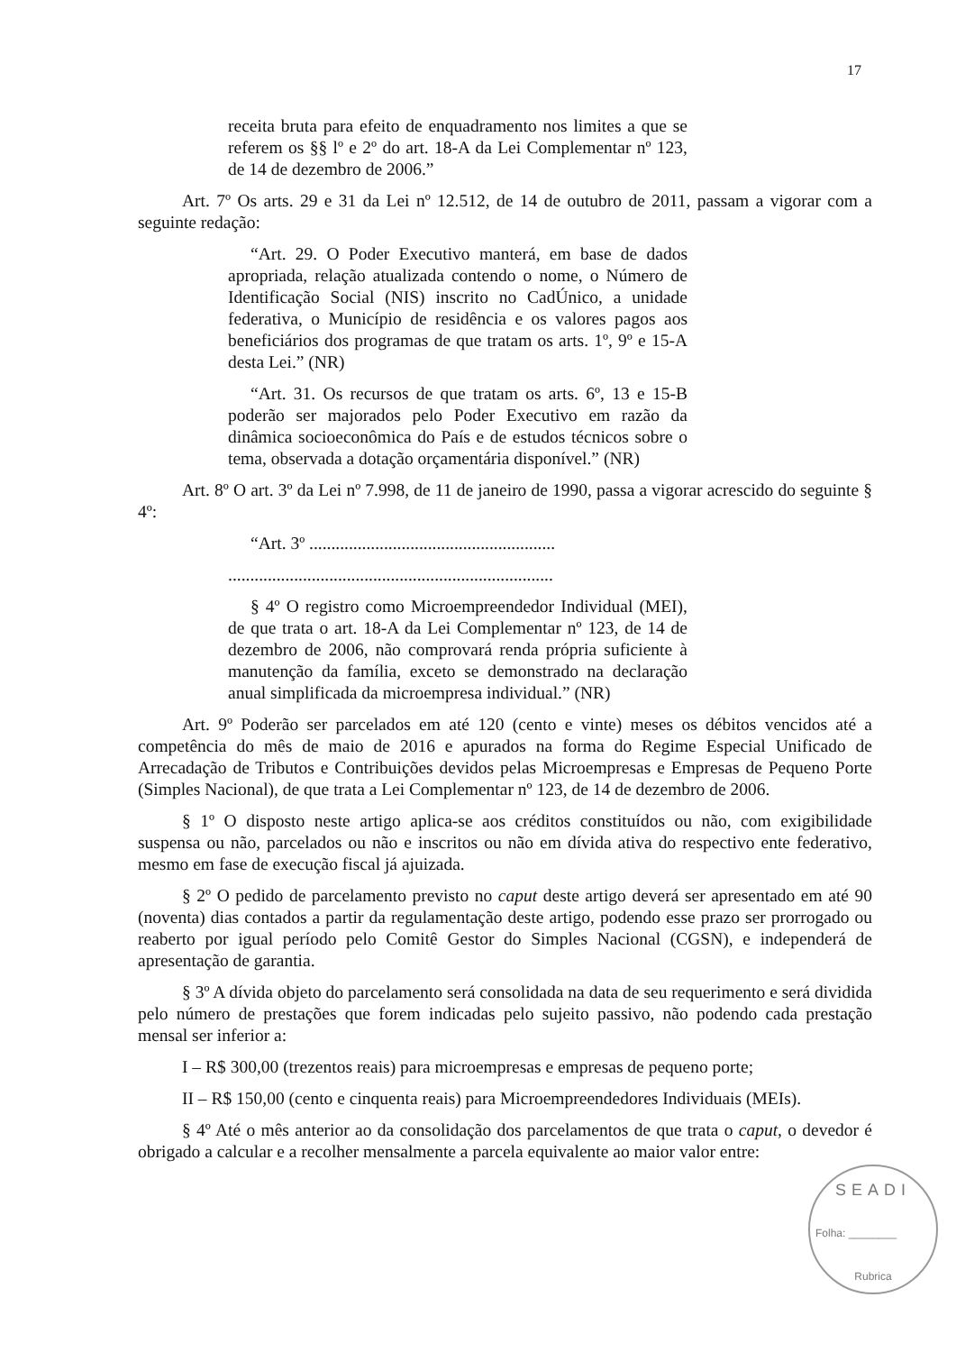17
receita bruta para efeito de enquadramento nos limites a que se referem os §§ lº e 2º do art. 18-A da Lei Complementar nº 123, de 14 de dezembro de 2006.”
Art. 7º Os arts. 29 e 31 da Lei nº 12.512, de 14 de outubro de 2011, passam a vigorar com a seguinte redação:
“Art. 29. O Poder Executivo manterá, em base de dados apropriada, relação atualizada contendo o nome, o Número de Identificação Social (NIS) inscrito no CadÚnico, a unidade federativa, o Município de residência e os valores pagos aos beneficiários dos programas de que tratam os arts. 1º, 9º e 15-A desta Lei.” (NR)
“Art. 31. Os recursos de que tratam os arts. 6º, 13 e 15-B poderão ser majorados pelo Poder Executivo em razão da dinâmica socioeconômica do País e de estudos técnicos sobre o tema, observada a dotação orçamentária disponível.” (NR)
Art. 8º O art. 3º da Lei nº 7.998, de 11 de janeiro de 1990, passa a vigorar acrescido do seguinte § 4º:
“Art. 3º ........................................................
..........................................................................
§ 4º O registro como Microempreendedor Individual (MEI), de que trata o art. 18-A da Lei Complementar nº 123, de 14 de dezembro de 2006, não comprovará renda própria suficiente à manutenção da família, exceto se demonstrado na declaração anual simplificada da microempresa individual.” (NR)
Art. 9º Poderão ser parcelados em até 120 (cento e vinte) meses os débitos vencidos até a competência do mês de maio de 2016 e apurados na forma do Regime Especial Unificado de Arrecadação de Tributos e Contribuições devidos pelas Microempresas e Empresas de Pequeno Porte (Simples Nacional), de que trata a Lei Complementar nº 123, de 14 de dezembro de 2006.
§ 1º O disposto neste artigo aplica-se aos créditos constituídos ou não, com exigibilidade suspensa ou não, parcelados ou não e inscritos ou não em dívida ativa do respectivo ente federativo, mesmo em fase de execução fiscal já ajuizada.
§ 2º O pedido de parcelamento previsto no caput deste artigo deverá ser apresentado em até 90 (noventa) dias contados a partir da regulamentação deste artigo, podendo esse prazo ser prorrogado ou reaberto por igual período pelo Comitê Gestor do Simples Nacional (CGSN), e independerá de apresentação de garantia.
§ 3º A dívida objeto do parcelamento será consolidada na data de seu requerimento e será dividida pelo número de prestações que forem indicadas pelo sujeito passivo, não podendo cada prestação mensal ser inferior a:
I – R$ 300,00 (trezentos reais) para microempresas e empresas de pequeno porte;
II – R$ 150,00 (cento e cinquenta reais) para Microempreendedores Individuais (MEIs).
§ 4º Até o mês anterior ao da consolidação dos parcelamentos de que trata o caput, o devedor é obrigado a calcular e a recolher mensalmente a parcela equivalente ao maior valor entre:
SEADI
Folha: ________
Rubrica